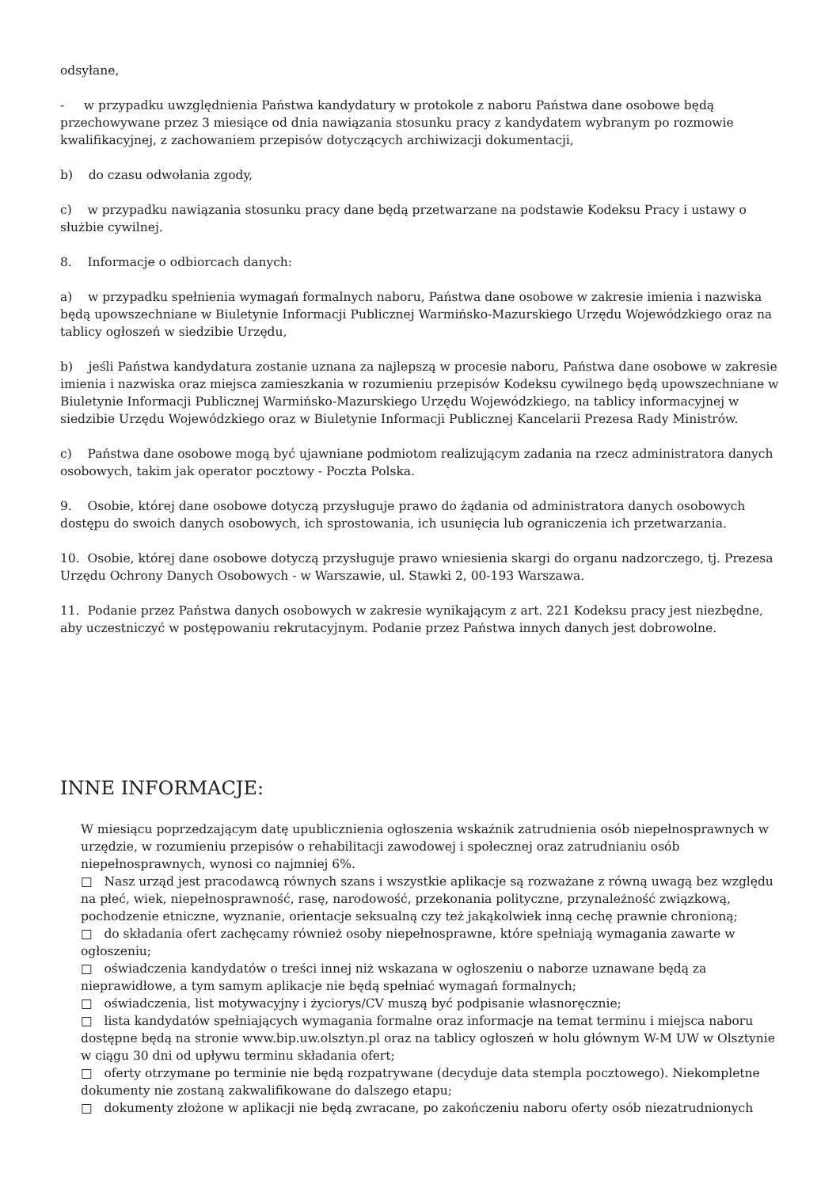odsyłane,
- w przypadku uwzględnienia Państwa kandydatury w protokole z naboru Państwa dane osobowe będą przechowywane przez 3 miesiące od dnia nawiązania stosunku pracy z kandydatem wybranym po rozmowie kwalifikacyjnej, z zachowaniem przepisów dotyczących archiwizacji dokumentacji,
b) do czasu odwołania zgody,
c) w przypadku nawiązania stosunku pracy dane będą przetwarzane na podstawie Kodeksu Pracy i ustawy o służbie cywilnej.
8. Informacje o odbiorcach danych:
a) w przypadku spełnienia wymagań formalnych naboru, Państwa dane osobowe w zakresie imienia i nazwiska będą upowszechniane w Biuletynie Informacji Publicznej Warmińsko-Mazurskiego Urzędu Wojewódzkiego oraz na tablicy ogłoszeń w siedzibie Urzędu,
b) jeśli Państwa kandydatura zostanie uznana za najlepszą w procesie naboru, Państwa dane osobowe w zakresie imienia i nazwiska oraz miejsca zamieszkania w rozumieniu przepisów Kodeksu cywilnego będą upowszechniane w Biuletynie Informacji Publicznej Warmińsko-Mazurskiego Urzędu Wojewódzkiego, na tablicy informacyjnej w siedzibie Urzędu Wojewódzkiego oraz w Biuletynie Informacji Publicznej Kancelarii Prezesa Rady Ministrów.
c) Państwa dane osobowe mogą być ujawniane podmiotom realizującym zadania na rzecz administratora danych osobowych, takim jak operator pocztowy - Poczta Polska.
9. Osobie, której dane osobowe dotyczą przysługuje prawo do żądania od administratora danych osobowych dostępu do swoich danych osobowych, ich sprostowania, ich usunięcia lub ograniczenia ich przetwarzania.
10. Osobie, której dane osobowe dotyczą przysługuje prawo wniesienia skargi do organu nadzorczego, tj. Prezesa Urzędu Ochrony Danych Osobowych - w Warszawie, ul. Stawki 2, 00-193 Warszawa.
11. Podanie przez Państwa danych osobowych w zakresie wynikającym z art. 221 Kodeksu pracy jest niezbędne, aby uczestniczyć w postępowaniu rekrutacyjnym. Podanie przez Państwa innych danych jest dobrowolne.
INNE INFORMACJE:
W miesiącu poprzedzającym datę upublicznienia ogłoszenia wskaźnik zatrudnienia osób niepełnosprawnych w urzędzie, w rozumieniu przepisów o rehabilitacji zawodowej i społecznej oraz zatrudnianiu osób niepełnosprawnych, wynosi co najmniej 6%.
□ Nasz urząd jest pracodawcą równych szans i wszystkie aplikacje są rozważane z równą uwagą bez względu na płeć, wiek, niepełnosprawność, rasę, narodowość, przekonania polityczne, przynależność związkową, pochodzenie etniczne, wyznanie, orientacje seksualną czy też jakąkolwiek inną cechę prawnie chronioną;
□ do składania ofert zachęcamy również osoby niepełnosprawne, które spełniają wymagania zawarte w ogłoszeniu;
□ oświadczenia kandydatów o treści innej niż wskazana w ogłoszeniu o naborze uznawane będą za nieprawidłowe, a tym samym aplikacje nie będą spełniać wymagań formalnych;
□ oświadczenia, list motywacyjny i życiorys/CV muszą być podpisanie własnoręcznie;
□ lista kandydatów spełniających wymagania formalne oraz informacje na temat terminu i miejsca naboru dostępne będą na stronie www.bip.uw.olsztyn.pl oraz na tablicy ogłoszeń w holu głównym W-M UW w Olsztynie w ciągu 30 dni od upływu terminu składania ofert;
□ oferty otrzymane po terminie nie będą rozpatrywane (decyduje data stempla pocztowego). Niekompletne dokumenty nie zostaną zakwalifikowane do dalszego etapu;
□ dokumenty złożone w aplikacji nie będą zwracane, po zakończeniu naboru oferty osób niezatrudnionych